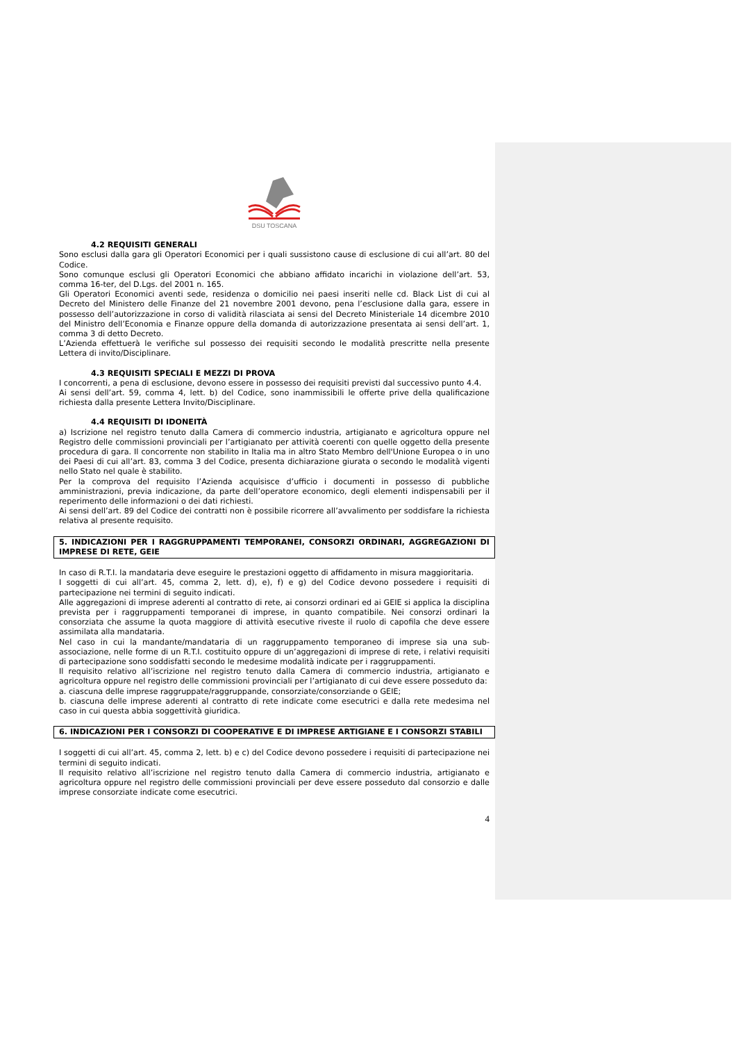DSU TOSCANA
4.2 REQUISITI GENERALI
Sono esclusi dalla gara gli Operatori Economici per i quali sussistono cause di esclusione di cui all’art. 80 del Codice.
Sono comunque esclusi gli Operatori Economici che abbiano affidato incarichi in violazione dell’art. 53, comma 16-ter, del D.Lgs. del 2001 n. 165.
Gli Operatori Economici aventi sede, residenza o domicilio nei paesi inseriti nelle cd. Black List di cui al Decreto del Ministero delle Finanze del 21 novembre 2001 devono, pena l’esclusione dalla gara, essere in possesso dell’autorizzazione in corso di validità rilasciata ai sensi del Decreto Ministeriale 14 dicembre 2010 del Ministro dell’Economia e Finanze oppure della domanda di autorizzazione presentata ai sensi dell’art. 1, comma 3 di detto Decreto.
L’Azienda effettuerà le verifiche sul possesso dei requisiti secondo le modalità prescritte nella presente Lettera di invito/Disciplinare.
4.3 REQUISITI SPECIALI E MEZZI DI PROVA
I concorrenti, a pena di esclusione, devono essere in possesso dei requisiti previsti dal successivo punto 4.4.
Ai sensi dell’art. 59, comma 4, lett. b) del Codice, sono inammissibili le offerte prive della qualificazione richiesta dalla presente Lettera Invito/Disciplinare.
4.4 REQUISITI DI IDONEITÀ
a) Iscrizione nel registro tenuto dalla Camera di commercio industria, artigianato e agricoltura oppure nel Registro delle commissioni provinciali per l’artigianato per attività coerenti con quelle oggetto della presente procedura di gara. Il concorrente non stabilito in Italia ma in altro Stato Membro dell'Unione Europea o in uno dei Paesi di cui all’art. 83, comma 3 del Codice, presenta dichiarazione giurata o secondo le modalità vigenti nello Stato nel quale è stabilito.
Per la comprova del requisito l’Azienda acquisisce d’ufficio i documenti in possesso di pubbliche amministrazioni, previa indicazione, da parte dell’operatore economico, degli elementi indispensabili per il reperimento delle informazioni o dei dati richiesti.
Ai sensi dell’art. 89 del Codice dei contratti non è possibile ricorrere all’avvalimento per soddisfare la richiesta relativa al presente requisito.
5. INDICAZIONI PER I RAGGRUPPAMENTI TEMPORANEI, CONSORZI ORDINARI, AGGREGAZIONI DI IMPRESE DI RETE, GEIE
In caso di R.T.I. la mandataria deve eseguire le prestazioni oggetto di affidamento in misura maggioritaria.
I soggetti di cui all’art. 45, comma 2, lett. d), e), f) e g) del Codice devono possedere i requisiti di partecipazione nei termini di seguito indicati.
Alle aggregazioni di imprese aderenti al contratto di rete, ai consorzi ordinari ed ai GEIE si applica la disciplina prevista per i raggruppamenti temporanei di imprese, in quanto compatibile. Nei consorzi ordinari la consorziata che assume la quota maggiore di attività esecutive riveste il ruolo di capofila che deve essere assimilata alla mandataria.
Nel caso in cui la mandante/mandataria di un raggruppamento temporaneo di imprese sia una sub-associazione, nelle forme di un R.T.I. costituito oppure di un’aggregazioni di imprese di rete, i relativi requisiti di partecipazione sono soddisfatti secondo le medesime modalità indicate per i raggruppamenti.
Il requisito relativo all’iscrizione nel registro tenuto dalla Camera di commercio industria, artigianato e agricoltura oppure nel registro delle commissioni provinciali per l’artigianato di cui deve essere posseduto da:
a. ciascuna delle imprese raggruppate/raggruppande, consorziate/consorziande o GEIE;
b. ciascuna delle imprese aderenti al contratto di rete indicate come esecutrici e dalla rete medesima nel caso in cui questa abbia soggettività giuridica.
6. INDICAZIONI PER I CONSORZI DI COOPERATIVE E DI IMPRESE ARTIGIANE E I CONSORZI STABILI
I soggetti di cui all’art. 45, comma 2, lett. b) e c) del Codice devono possedere i requisiti di partecipazione nei termini di seguito indicati.
Il requisito relativo all’iscrizione nel registro tenuto dalla Camera di commercio industria, artigianato e agricoltura oppure nel registro delle commissioni provinciali per deve essere posseduto dal consorzio e dalle imprese consorziate indicate come esecutrici.
4